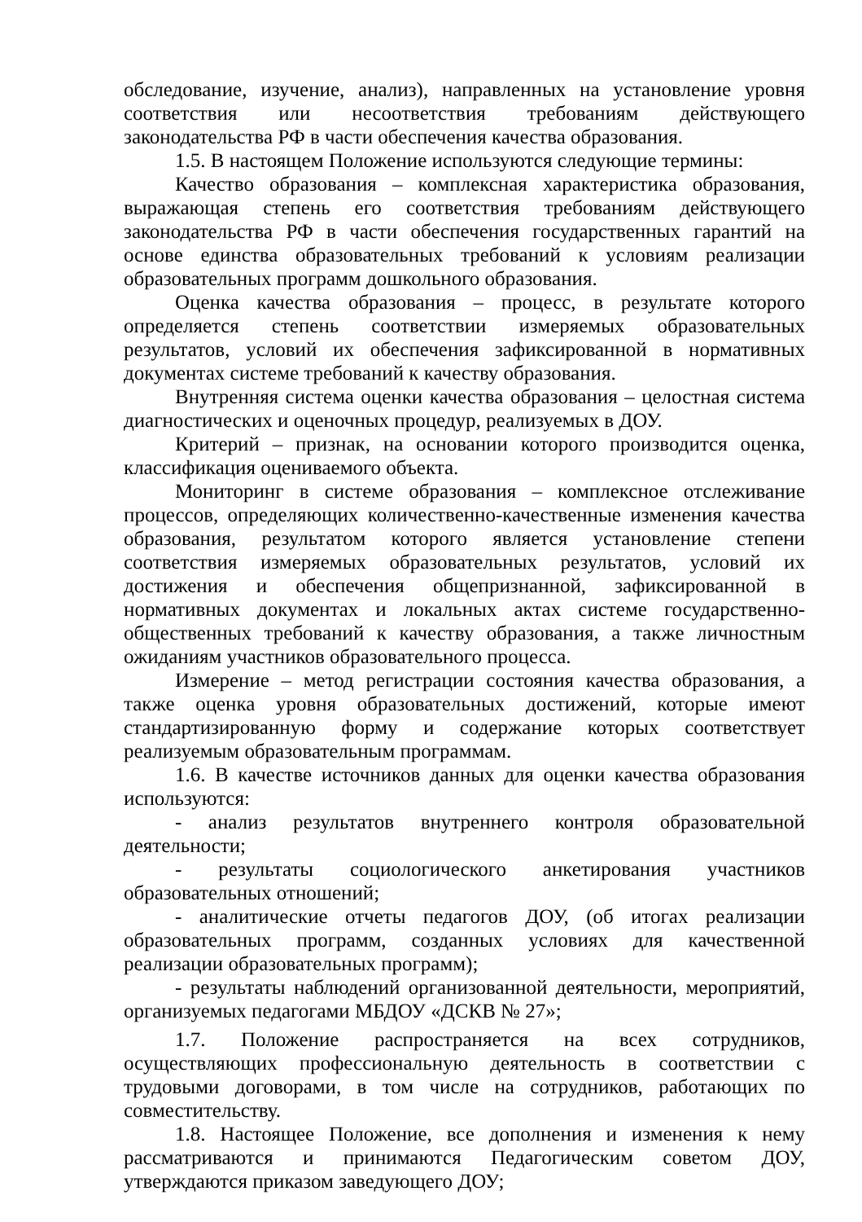обследование, изучение, анализ), направленных на установление уровня соответствия или несоответствия требованиям действующего законодательства РФ в части обеспечения качества образования.
1.5. В настоящем Положение используются следующие термины:
Качество образования – комплексная характеристика образования, выражающая степень его соответствия требованиям действующего законодательства РФ в части обеспечения государственных гарантий на основе единства образовательных требований к условиям реализации образовательных программ дошкольного образования.
Оценка качества образования – процесс, в результате которого определяется степень соответствии измеряемых образовательных результатов, условий их обеспечения зафиксированной в нормативных документах системе требований к качеству образования.
Внутренняя система оценки качества образования – целостная система диагностических и оценочных процедур, реализуемых в ДОУ.
Критерий – признак, на основании которого производится оценка, классификация оцениваемого объекта.
Мониторинг в системе образования – комплексное отслеживание процессов, определяющих количественно-качественные изменения качества образования, результатом которого является установление степени соответствия измеряемых образовательных результатов, условий их достижения и обеспечения общепризнанной, зафиксированной в нормативных документах и локальных актах системе государственно-общественных требований к качеству образования, а также личностным ожиданиям участников образовательного процесса.
Измерение – метод регистрации состояния качества образования, а также оценка уровня образовательных достижений, которые имеют стандартизированную форму и содержание которых соответствует реализуемым образовательным программам.
1.6. В качестве источников данных для оценки качества образования используются:
- анализ результатов внутреннего контроля образовательной деятельности;
- результаты социологического анкетирования участников образовательных отношений;
- аналитические отчеты педагогов ДОУ, (об итогах реализации образовательных программ, созданных условиях для качественной реализации образовательных программ);
- результаты наблюдений организованной деятельности, мероприятий, организуемых педагогами МБДОУ «ДСКВ № 27»;
1.7. Положение распространяется на всех сотрудников, осуществляющих профессиональную деятельность в соответствии с трудовыми договорами, в том числе на сотрудников, работающих по совместительству.
1.8. Настоящее Положение, все дополнения и изменения к нему рассматриваются и принимаются Педагогическим советом ДОУ, утверждаются приказом заведующего ДОУ;